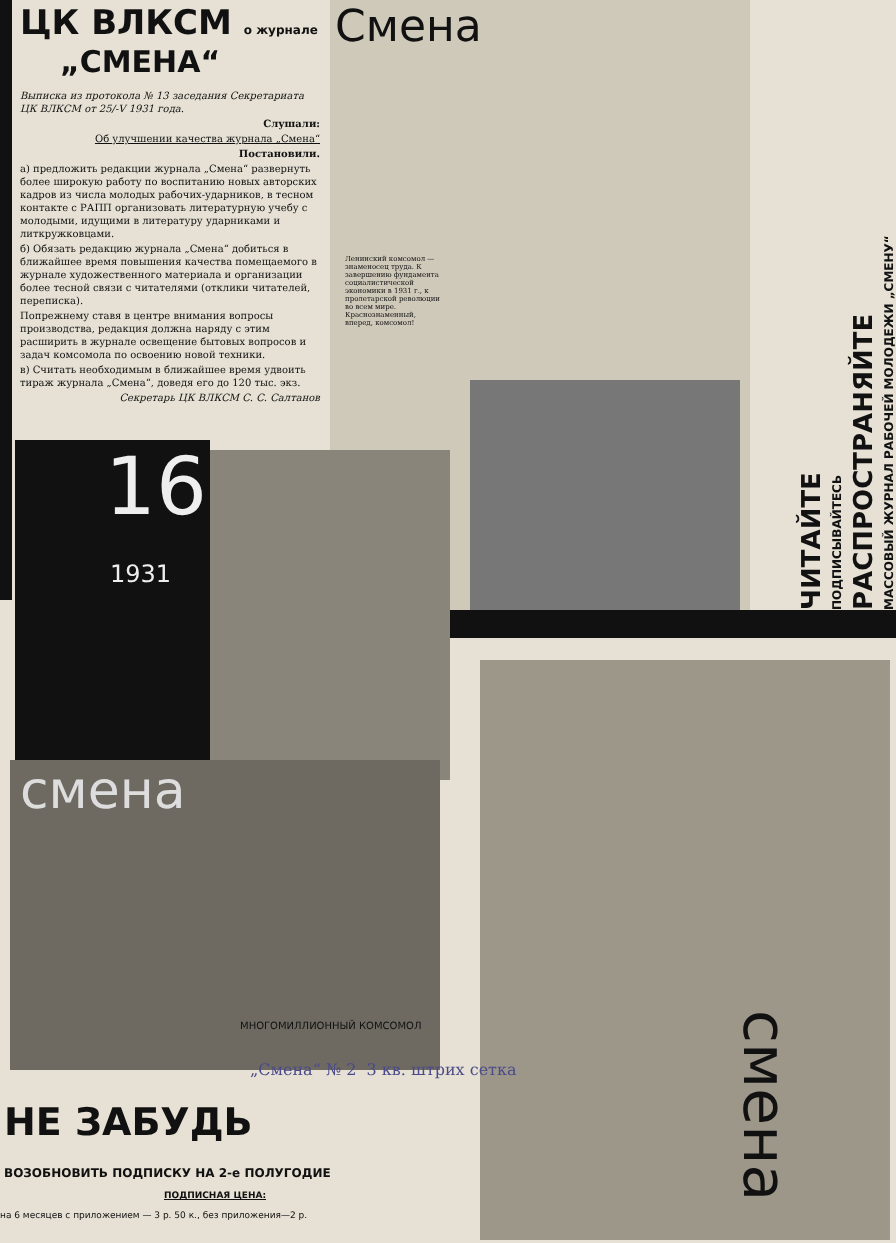Смена
ЦК ВЛКСМ о журнале
„СМЕНА“
Выписка из протокола № 13 заседания Секретариата ЦК ВЛКСМ от 25/-V 1931 года.
Слушали:
Об улучшении качества журнала „Смена“
Постановили.
а) предложить редакции журнала „Смена“ развернуть более широкую работу по воспитанию новых авторских кадров из числа молодых рабочих-ударников, в тесном контакте с РАПП организовать литературную учебу с молодыми, идущими в литературу ударниками и литкружковцами.
б) Обязать редакцию журнала „Смена“ добиться в ближайшее время повышения качества помещаемого в журнале художественного материала и организации более тесной связи с читателями (отклики читателей, переписка).
Попрежнему ставя в центре внимания вопросы производства, редакция должна наряду с этим расширить в журнале освещение бытовых вопросов и задач комсомола по освоению новой техники.
в) Считать необходимым в ближайшее время удвоить тираж журнала „Смена“, доведя его до 120 тыс. экз.
Секретарь ЦК ВЛКСМ С. С. Салтанов
Ленинский комсомол — знаменосец труда. К завершению фундамента социалистической экономики в 1931 г., к пролетарской революции во всем мире. Краснознаменный, вперед, комсомол!
16
1931
смена
МНОГОМИЛЛИОННЫЙ КОМСОМОЛ
„Смена“ № 2 3 кв. штрих сетка
смена
МАССОВЫЙ ЖУРНАЛ РАБОЧЕЙ МОЛОДЕЖИ „СМЕНУ“
РАСПРОСТРАНЯЙТЕ
ПОДПИСЫВАЙТЕСЬ
ЧИТАЙТЕ
НЕ ЗАБУДЬ
ВОЗОБНОВИТЬ ПОДПИСКУ НА 2-е ПОЛУГОДИЕ
ПОДПИСНАЯ ЦЕНА:
на 6 месяцев с приложением — 3 р. 50 к., без приложения—2 р.